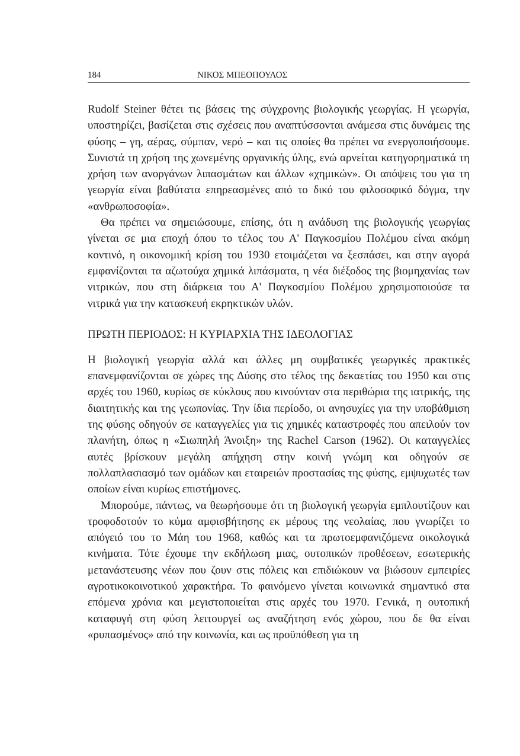184 ΝΙΚΟΣ ΜΠΕΟΠΟΥΛΟΣ
Rudolf Steiner θέτει τις βάσεις της σύγχρονης βιολογικής γεωργίας. Η γεωργία, υποστηρίζει, βασίζεται στις σχέσεις που αναπτύσσονται ανάμεσα στις δυνάμεις της φύσης – γη, αέρας, σύμπαν, νερό – και τις οποίες θα πρέπει να ενεργοποιήσουμε. Συνιστά τη χρήση της χωνεμένης οργανικής ύλης, ενώ αρνείται κατηγορηματικά τη χρήση των ανοργάνων λιπασμάτων και άλλων «χημικών». Οι απόψεις του για τη γεωργία είναι βαθύτατα επηρεασμένες από το δικό του φιλοσοφικό δόγμα, την «ανθρωποσοφία».
Θα πρέπει να σημειώσουμε, επίσης, ότι η ανάδυση της βιολογικής γεωργίας γίνεται σε μια εποχή όπου το τέλος του Α' Παγκοσμίου Πολέμου είναι ακόμη κοντινό, η οικονομική κρίση του 1930 ετοιμάζεται να ξεσπάσει, και στην αγορά εμφανίζονται τα αζωτούχα χημικά λιπάσματα, η νέα διέξοδος της βιομηχανίας των νιτρικών, που στη διάρκεια του Α' Παγκοσμίου Πολέμου χρησιμοποιούσε τα νιτρικά για την κατασκευή εκρηκτικών υλών.
ΠΡΩΤΗ ΠΕΡΙΟΔΟΣ: Η ΚΥΡΙΑΡΧΙΑ ΤΗΣ ΙΔΕΟΛΟΓΙΑΣ
Η βιολογική γεωργία αλλά και άλλες μη συμβατικές γεωργικές πρακτικές επανεμφανίζονται σε χώρες της Δύσης στο τέλος της δεκαετίας του 1950 και στις αρχές του 1960, κυρίως σε κύκλους που κινούνταν στα περιθώρια της ιατρικής, της διαιτητικής και της γεωπονίας. Την ίδια περίοδο, οι ανησυχίες για την υποβάθμιση της φύσης οδηγούν σε καταγγελίες για τις χημικές καταστροφές που απειλούν τον πλανήτη, όπως η «Σιωπηλή Άνοιξη» της Rachel Carson (1962). Οι καταγγελίες αυτές βρίσκουν μεγάλη απήχηση στην κοινή γνώμη και οδηγούν σε πολλαπλασιασμό των ομάδων και εταιρειών προστασίας της φύσης, εμψυχωτές των οποίων είναι κυρίως επιστήμονες.
Μπορούμε, πάντως, να θεωρήσουμε ότι τη βιολογική γεωργία εμπλουτίζουν και τροφοδοτούν το κύμα αμφισβήτησης εκ μέρους της νεολαίας, που γνωρίζει το απόγειό του το Μάη του 1968, καθώς και τα πρωτοεμφανιζόμενα οικολογικά κινήματα. Τότε έχουμε την εκδήλωση μιας, ουτοπικών προθέσεων, εσωτερικής μετανάστευσης νέων που ζουν στις πόλεις και επιδιώκουν να βιώσουν εμπειρίες αγροτικοκοινοτικού χαρακτήρα. Το φαινόμενο γίνεται κοινωνικά σημαντικό στα επόμενα χρόνια και μεγιστοποιείται στις αρχές του 1970. Γενικά, η ουτοπική καταφυγή στη φύση λειτουργεί ως αναζήτηση ενός χώρου, που δε θα είναι «ρυπασμένος» από την κοινωνία, και ως προϋπόθεση για τη